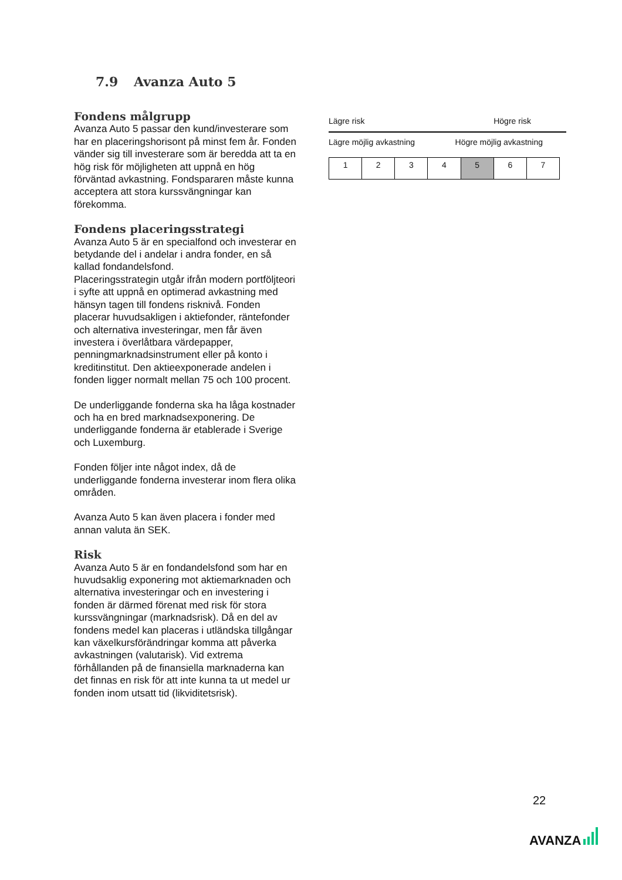7.9 Avanza Auto 5
Fondens målgrupp
Avanza Auto 5 passar den kund/investerare som har en placeringshorisont på minst fem år. Fonden vänder sig till investerare som är beredda att ta en hög risk för möjligheten att uppnå en hög förväntad avkastning. Fondspararen måste kunna acceptera att stora kurssvängningar kan förekomma.
Fondens placeringsstrategi
Avanza Auto 5 är en specialfond och investerar en betydande del i andelar i andra fonder, en så kallad fondandelsfond.
Placeringsstrategin utgår ifrån modern portföljteori i syfte att uppnå en optimerad avkastning med hänsyn tagen till fondens risknivå. Fonden placerar huvudsakligen i aktiefonder, räntefonder och alternativa investeringar, men får även investera i överlåtbara värdepapper, penningmarknadsinstrument eller på konto i kreditinstitut. Den aktieexponerade andelen i fonden ligger normalt mellan 75 och 100 procent.
De underliggande fonderna ska ha låga kostnader och ha en bred marknadsexponering. De underliggande fonderna är etablerade i Sverige och Luxemburg.
Fonden följer inte något index, då de underliggande fonderna investerar inom flera olika områden.
Avanza Auto 5 kan även placera i fonder med annan valuta än SEK.
Risk
Avanza Auto 5 är en fondandelsfond som har en huvudsaklig exponering mot aktiemarknaden och alternativa investeringar och en investering i fonden är därmed förenat med risk för stora kurssvängningar (marknadsrisk). Då en del av fondens medel kan placeras i utländska tillgångar kan växelkursförändringar komma att påverka avkastningen (valutarisk). Vid extrema förhållanden på de finansiella marknaderna kan det finnas en risk för att inte kunna ta ut medel ur fonden inom utsatt tid (likviditetsrisk).
Lägre risk Högre risk
Lägre möjlig avkastning Högre möjlig avkastning
| 1 | 2 | 3 | 4 | 5 | 6 | 7 |
22
AVANZA